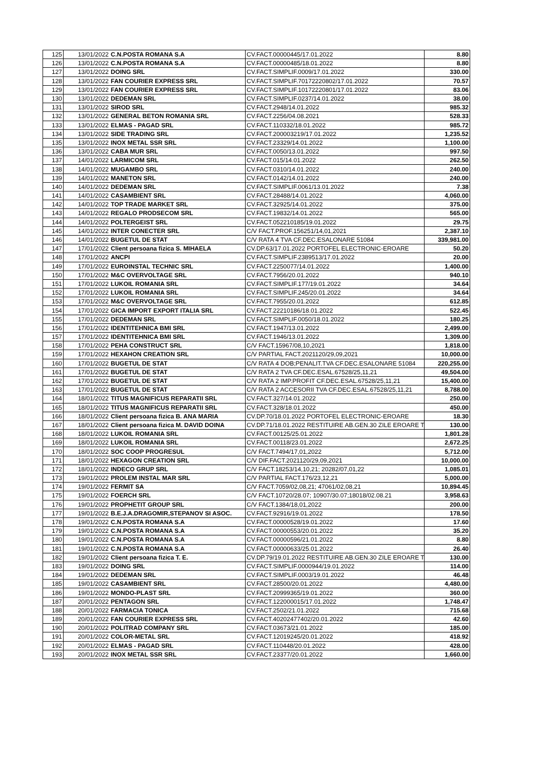| 125 | 13/01/2022 | C.N.POSTA ROMANA S.A | CV.FACT.00000445/17.01.2022 | 8.80 |
| 126 | 13/01/2022 | C.N.POSTA ROMANA S.A | CV.FACT.00000485/18.01.2022 | 8.80 |
| 127 | 13/01/2022 | DOING SRL | CV.FACT.SIMPLIF.0009/17.01.2022 | 330.00 |
| 128 | 13/01/2022 | FAN COURIER EXPRESS SRL | CV.FACT.SIMPLIF.70172220802/17.01.2022 | 70.57 |
| 129 | 13/01/2022 | FAN COURIER EXPRESS SRL | CV.FACT.SIMPLIF.10172220801/17.01.2022 | 83.06 |
| 130 | 13/01/2022 | DEDEMAN SRL | CV.FACT.SIMPLIF.0237/14.01.2022 | 38.00 |
| 131 | 13/01/2022 | SIROD SRL | CV.FACT.2948/14.01.2022 | 985.32 |
| 132 | 13/01/2022 | GENERAL BETON ROMANIA SRL | CV.FACT.2256/04.08.2021 | 528.33 |
| 133 | 13/01/2022 | ELMAS - PAGAD SRL | CV.FACT.110332/18.01.2022 | 985.72 |
| 134 | 13/01/2022 | SIDE TRADING SRL | CV.FACT.200003219/17.01.2022 | 1,235.52 |
| 135 | 13/01/2022 | INOX METAL SSR SRL | CV.FACT.23329/14.01.2022 | 1,100.00 |
| 136 | 13/01/2022 | CABA MUR SRL | CV.FACT.0050/13.01.2022 | 997.50 |
| 137 | 14/01/2022 | LARMICOM SRL | CV.FACT.015/14.01.2022 | 262.50 |
| 138 | 14/01/2022 | MUGAMBO SRL | CV.FACT.0310/14.01.2022 | 240.00 |
| 139 | 14/01/2022 | MANETON SRL | CV.FACT.0142/14.01.2022 | 240.00 |
| 140 | 14/01/2022 | DEDEMAN SRL | CV.FACT.SIMPLIF.0061/13.01.2022 | 7.38 |
| 141 | 14/01/2022 | CASAMBIENT SRL | CV.FACT.28488/14.01.2022 | 4,060.00 |
| 142 | 14/01/2022 | TOP TRADE MARKET SRL | CV.FACT.32925/14.01.2022 | 375.00 |
| 143 | 14/01/2022 | REGALO PRODSECOM SRL | CV.FACT.19832/14.01.2022 | 565.00 |
| 144 | 14/01/2022 | POLTERGEIST SRL | CV.FACT.052210185/19.01.2022 | 29.75 |
| 145 | 14/01/2022 | INTER CONECTER SRL | C/V FACT.PROF.156251/14,01,2021 | 2,387.10 |
| 146 | 14/01/2022 | BUGETUL DE STAT | C/V RATA 4 TVA CF.DEC.ESALONARE 51084 | 339,981.00 |
| 147 | 17/01/2022 | Client persoana fizica S. MIHAELA | CV.DP.63/17.01.2022 PORTOFEL ELECTRONIC-EROARE | 50.20 |
| 148 | 17/01/2022 | ANCPI | CV.FACT.SIMPLIF.2389513/17.01.2022 | 20.00 |
| 149 | 17/01/2022 | EUROINSTAL TECHNIC SRL | CV.FACT.2250077/14.01.2022 | 1,400.00 |
| 150 | 17/01/2022 | M&C OVERVOLTAGE SRL | CV.FACT.7956/20.01.2022 | 940.10 |
| 151 | 17/01/2022 | LUKOIL ROMANIA SRL | CV.FACT.SIMPLIF.177/19.01.2022 | 34.64 |
| 152 | 17/01/2022 | LUKOIL ROMANIA SRL | CV.FACT.SIMPLIF.245/20.01.2022 | 34.64 |
| 153 | 17/01/2022 | M&C OVERVOLTAGE SRL | CV.FACT.7955/20.01.2022 | 612.85 |
| 154 | 17/01/2022 | GICA IMPORT EXPORT ITALIA SRL | CV.FACT.22210186/18.01.2022 | 522.45 |
| 155 | 17/01/2022 | DEDEMAN SRL | CV.FACT.SIMPLIF.0050/18.01.2022 | 180.25 |
| 156 | 17/01/2022 | IDENTITEHNICA BMI SRL | CV.FACT.1947/13.01.2022 | 2,499.00 |
| 157 | 17/01/2022 | IDENTITEHNICA BMI SRL | CV.FACT.1946/13.01.2022 | 1,309.00 |
| 158 | 17/01/2022 | PEHA CONSTRUCT SRL | C/V FACT.15967/08,10,2021 | 1,818.00 |
| 159 | 17/01/2022 | HEXAHON CREATION SRL | C/V PARTIAL FACT.2021120/29,09,2021 | 10,000.00 |
| 160 | 17/01/2022 | BUGETUL DE STAT | C/V RATA 4 DOB;PENALIT.TVA CF.DEC.ESALONARE 51084 | 220,255.00 |
| 161 | 17/01/2022 | BUGETUL DE STAT | C/V RATA 2 TVA CF.DEC.ESAL.67528/25,11,21 | 49,504.00 |
| 162 | 17/01/2022 | BUGETUL DE STAT | C/V RATA 2 IMP.PROFIT CF.DEC.ESAL.67528/25,11,21 | 15,400.00 |
| 163 | 17/01/2022 | BUGETUL DE STAT | C/V RATA 2 ACCESORII TVA CF.DEC.ESAL.67528/25,11,21 | 8,788.00 |
| 164 | 18/01/2022 | TITUS MAGNIFICUS REPARATII SRL | CV.FACT.327/14.01.2022 | 250.00 |
| 165 | 18/01/2022 | TITUS MAGNIFICUS REPARATII SRL | CV.FACT.328/18.01.2022 | 450.00 |
| 166 | 18/01/2022 | Client persoana fizica B. ANA MARIA | CV.DP.70/18.01.2022 PORTOFEL ELECTRONIC-EROARE | 18.30 |
| 167 | 18/01/2022 | Client persoana fizica M. DAVID DOINA | CV.DP.71/18.01.2022 RESTITUIRE AB.GEN.30 ZILE EROARE T | 130.00 |
| 168 | 18/01/2022 | LUKOIL ROMANIA SRL | CV.FACT.00125/25.01.2022 | 1,801.28 |
| 169 | 18/01/2022 | LUKOIL ROMANIA SRL | CV.FACT.00118/23.01.2022 | 2,672.25 |
| 170 | 18/01/2022 | SOC COOP PROGRESUL | C/V FACT.7494/17,01,2022 | 5,712.00 |
| 171 | 18/01/2022 | HEXAGON CREATION SRL | C/V DIF.FACT.2021120/29,09,2021 | 10,000.00 |
| 172 | 18/01/2022 | INDECO GRUP SRL | C/V FACT.18253/14,10,21; 20282/07,01,22 | 1,085.01 |
| 173 | 19/01/2022 | PROLEM INSTAL MAR SRL | C/V PARTIAL FACT.176/23,12,21 | 5,000.00 |
| 174 | 19/01/2022 | FERMIT SA | C/V FACT.7059/02,08,21; 47061/02,08,21 | 10,894.45 |
| 175 | 19/01/2022 | FOERCH SRL | C/V FACT.10720/28.07; 10907/30.07;18018/02.08.21 | 3,958.63 |
| 176 | 19/01/2022 | PROPHETIT GROUP SRL | C/V FACT.1384/18,01,2022 | 200.00 |
| 177 | 19/01/2022 | B.E.J.A.DRAGOMIR,STEPANOV SI ASOC. | CV.FACT.92916/19.01.2022 | 178.50 |
| 178 | 19/01/2022 | C.N.POSTA ROMANA S.A | CV.FACT.00000528/19.01.2022 | 17.60 |
| 179 | 19/01/2022 | C.N.POSTA ROMANA S.A | CV.FACT.00000553/20.01.2022 | 35.20 |
| 180 | 19/01/2022 | C.N.POSTA ROMANA S.A | CV.FACT.00000596/21.01.2022 | 8.80 |
| 181 | 19/01/2022 | C.N.POSTA ROMANA S.A | CV.FACT.00000633/25.01.2022 | 26.40 |
| 182 | 19/01/2022 | Client persoana fizica T. E. | CV.DP.79/19.01.2022 RESTITUIRE AB.GEN.30 ZILE EROARE T | 130.00 |
| 183 | 19/01/2022 | DOING SRL | CV.FACT.SIMPLIF.0000944/19.01.2022 | 114.00 |
| 184 | 19/01/2022 | DEDEMAN SRL | CV.FACT.SIMPLIF.0003/19.01.2022 | 46.48 |
| 185 | 19/01/2022 | CASAMBIENT SRL | CV.FACT.28500/20.01.2022 | 4,480.00 |
| 186 | 19/01/2022 | MONDO-PLAST SRL | CV.FACT.20999365/19.01.2022 | 360.00 |
| 187 | 20/01/2022 | PENTAGON SRL | CV.FACT.122000015/17.01.2022 | 1,748.47 |
| 188 | 20/01/2022 | FARMACIA TONICA | CV.FACT.2502/21.01.2022 | 715.68 |
| 189 | 20/01/2022 | FAN COURIER EXPRESS SRL | CV.FACT.40202477402/20.01.2022 | 42.60 |
| 190 | 20/01/2022 | POLITRAD COMPANY SRL | CV.FACT.03673/21.01.2022 | 185.00 |
| 191 | 20/01/2022 | COLOR-METAL SRL | CV.FACT.12019245/20.01.2022 | 418.92 |
| 192 | 20/01/2022 | ELMAS - PAGAD SRL | CV.FACT.110448/20.01.2022 | 428.00 |
| 193 | 20/01/2022 | INOX METAL SSR SRL | CV.FACT.23377/20.01.2022 | 1,660.00 |